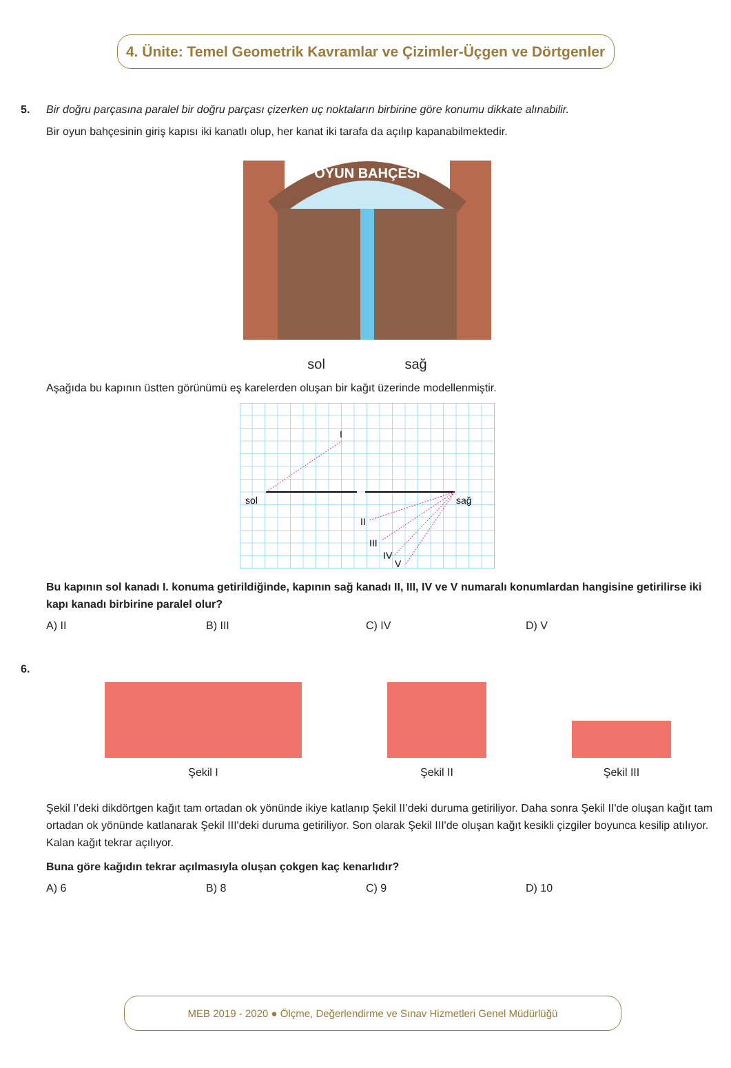4. Ünite: Temel Geometrik Kavramlar ve Çizimler-Üçgen ve Dörtgenler
5. Bir doğru parçasına paralel bir doğru parçası çizerken uç noktaların birbirine göre konumu dikkate alınabilir.
Bir oyun bahçesinin giriş kapısı iki kanatlı olup, her kanat iki tarafa da açılıp kapanabilmektedir.
OYUN BAHÇESİ
sol sağ
Aşağıda bu kapının üstten görünümü eş karelerden oluşan bir kağıt üzerinde modellenmiştir.
I
sol
sağ
II
III
IV
V
Bu kapının sol kanadı I. konuma getirildiğinde, kapının sağ kanadı II, III, IV ve V numaralı konumlardan hangisine getirilirse iki kapı kanadı birbirine paralel olur?
A) II B) III C) IV D) V
6.
Şekil I
Şekil II
Şekil III
Şekil I’deki dikdörtgen kağıt tam ortadan ok yönünde ikiye katlanıp Şekil II’deki duruma getiriliyor. Daha sonra Şekil II'de oluşan kağıt tam ortadan ok yönünde katlanarak Şekil III'deki duruma getiriliyor. Son olarak Şekil III'de oluşan kağıt kesikli çizgiler boyunca kesilip atılıyor. Kalan kağıt tekrar açılıyor.
Buna göre kağıdın tekrar açılmasıyla oluşan çokgen kaç kenarlıdır?
A) 6 B) 8 C) 9 D) 10
MEB 2019 - 2020 ● Ölçme, Değerlendirme ve Sınav Hizmetleri Genel Müdürlüğü